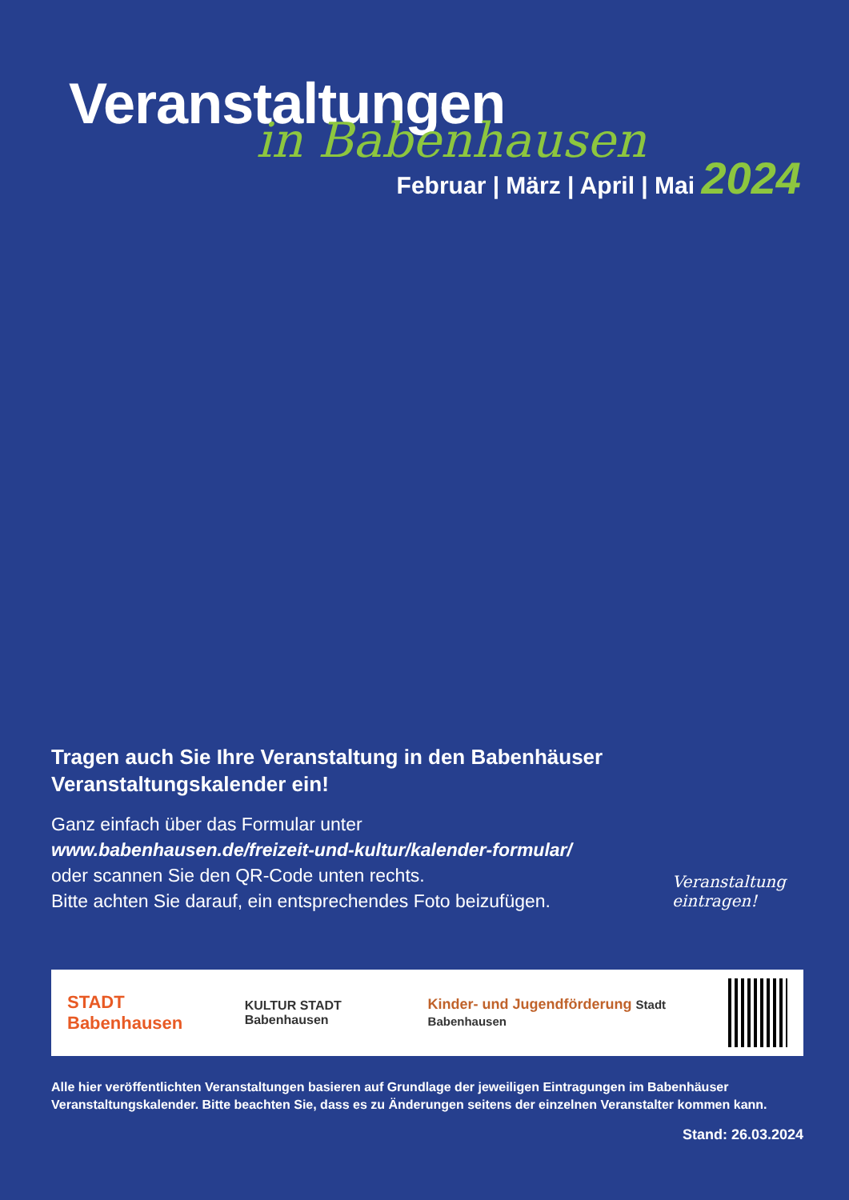Veranstaltungen
in Babenhausen
Februar | März | April | Mai 2024
Veranstaltung
eintragen!
Tragen auch Sie Ihre Veranstaltung in den Babenhäuser Veranstaltungskalender ein!
Ganz einfach über das Formular unter
www.babenhausen.de/freizeit-und-kultur/kalender-formular/
oder scannen Sie den QR-Code unten rechts.
Bitte achten Sie darauf, ein entsprechendes Foto beizufügen.
STADT Babenhausen KULTUR STADT Babenhausen Kinder- und Jugendförderung Stadt Babenhausen
Alle hier veröffentlichten Veranstaltungen basieren auf Grundlage der jeweiligen Eintragungen im Babenhäuser Veranstaltungskalender. Bitte beachten Sie, dass es zu Änderungen seitens der einzelnen Veranstalter kommen kann.
Stand: 26.03.2024